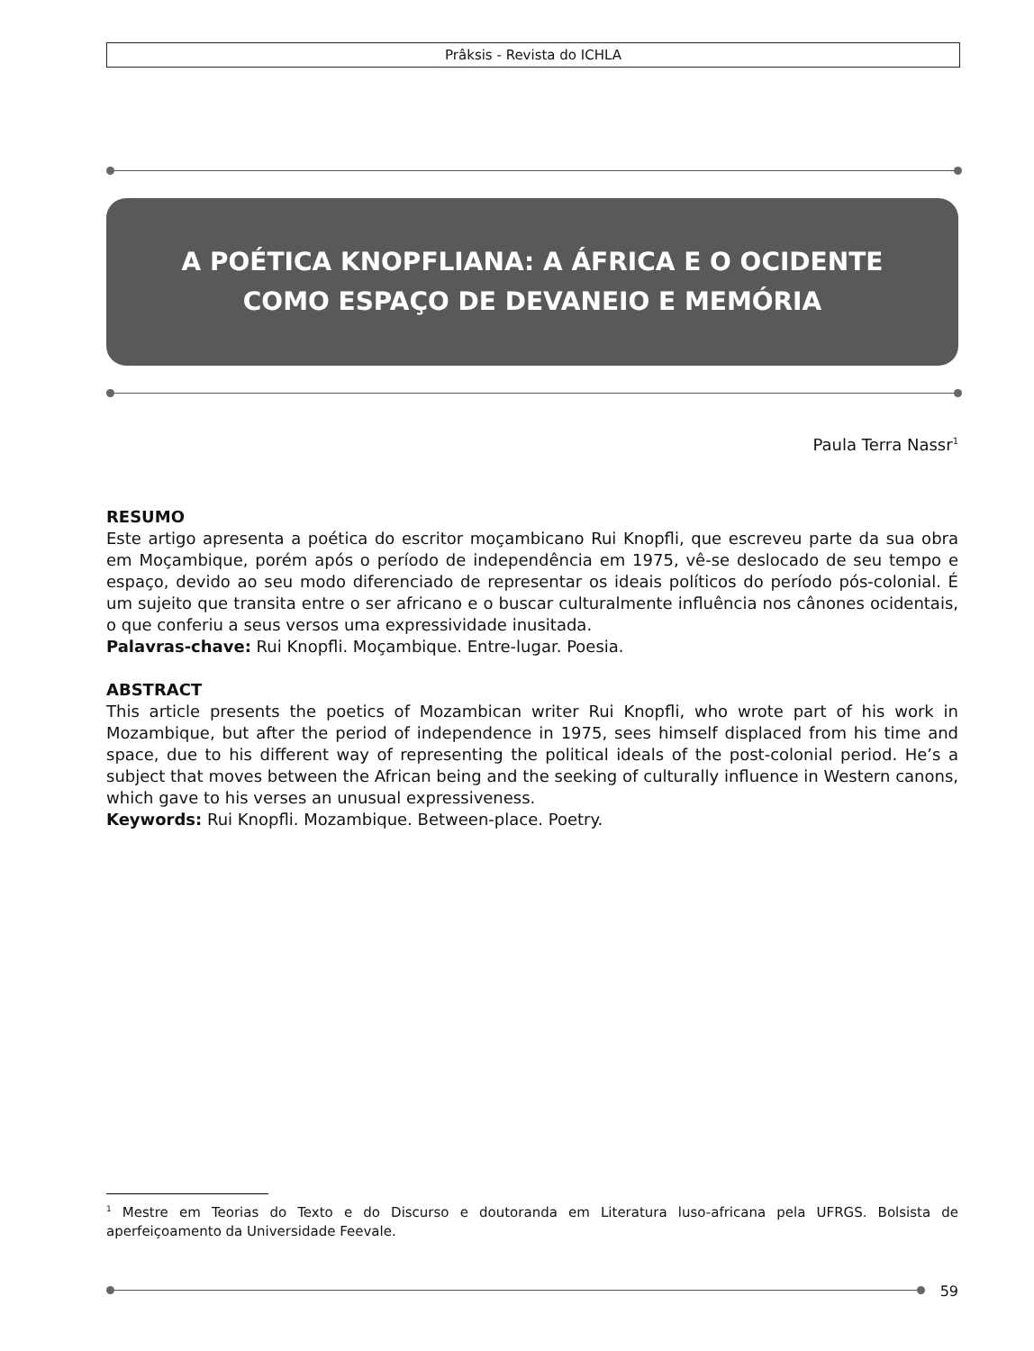Prâksis - Revista do ICHLA
A POÉTICA KNOPFLIANA: A ÁFRICA E O OCIDENTE
COMO ESPAÇO DE DEVANEIO E MEMÓRIA
Paula Terra Nassr<sup>1</sup>
RESUMO
Este artigo apresenta a poética do escritor moçambicano Rui Knopfli, que escreveu parte da sua obra em Moçambique, porém após o período de independência em 1975, vê-se deslocado de seu tempo e espaço, devido ao seu modo diferenciado de representar os ideais políticos do período pós-colonial. É um sujeito que transita entre o ser africano e o buscar culturalmente influência nos cânones ocidentais, o que conferiu a seus versos uma expressividade inusitada.
Palavras-chave: Rui Knopfli. Moçambique. Entre-lugar. Poesia.
ABSTRACT
This article presents the poetics of Mozambican writer Rui Knopfli, who wrote part of his work in Mozambique, but after the period of independence in 1975, sees himself displaced from his time and space, due to his different way of representing the political ideals of the post-colonial period. He’s a subject that moves between the African being and the seeking of culturally influence in Western canons, which gave to his verses an unusual expressiveness.
Keywords: Rui Knopfli. Mozambique. Between-place. Poetry.
<sup>1</sup> Mestre em Teorias do Texto e do Discurso e doutoranda em Literatura luso-africana pela UFRGS. Bolsista de aperfeiçoamento da Universidade Feevale.
59